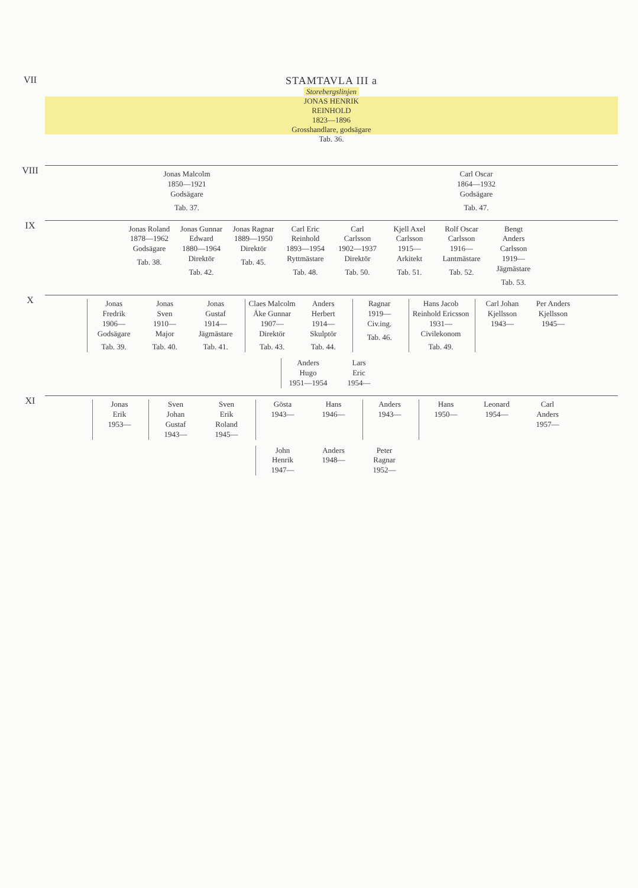| VII | STAMTAVLA III a Storebergslinjen JONAS HENRIK REINHOLD 1823—1896 Grosshandlare, godsägare Tab. 36. |
| VIII | Jonas Malcolm 1850—1921 Godsägare Tab. 37. Carl Oscar 1864—1932 Godsägare Tab. 47. |
| IX | Jonas Roland 1878—1962 Godsägare Tab. 38. Jonas Gunnar Edward 1880—1964 Direktör Tab. 42. Jonas Ragnar 1889—1950 Direktör Tab. 45. Carl Eric Reinhold 1893—1954 Ryttmästare Tab. 48. Carl Carlsson 1902—1937 Direktör Tab. 50. Kjell Axel Carlsson 1915— Arkitekt Tab. 51. Rolf Oscar Carlsson 1916— Lantmästare Tab. 52. Bengt Anders Carlsson 1919— Jägmästare Tab. 53. |
| X | Jonas Fredrik 1906— Godsägare Tab. 39. Jonas Sven 1910— Major Tab. 40. Jonas Gustaf 1914— Jägmästare Tab. 41. Claes Malcolm Åke Gunnar 1907— Direktör Tab. 43. Anders Herbert 1914— Skulptör Tab. 44. Ragnar 1919— Civ.ing. Tab. 46. Hans Jacob Reinhold Ericsson 1931— Civilekonom Tab. 49. Carl Johan Kjellsson 1943— Per Anders Kjellsson 1945— Anders Hugo 1951—1954 Lars Eric 1954— |
| XI | Jonas Erik 1953— Sven Johan Gustaf 1943— Sven Erik Roland 1945— Gösta 1943— Hans 1946— Anders 1943— Hans 1950— Leonard 1954— Carl Anders 1957— John Henrik 1947— Anders 1948— Peter Ragnar 1952— |